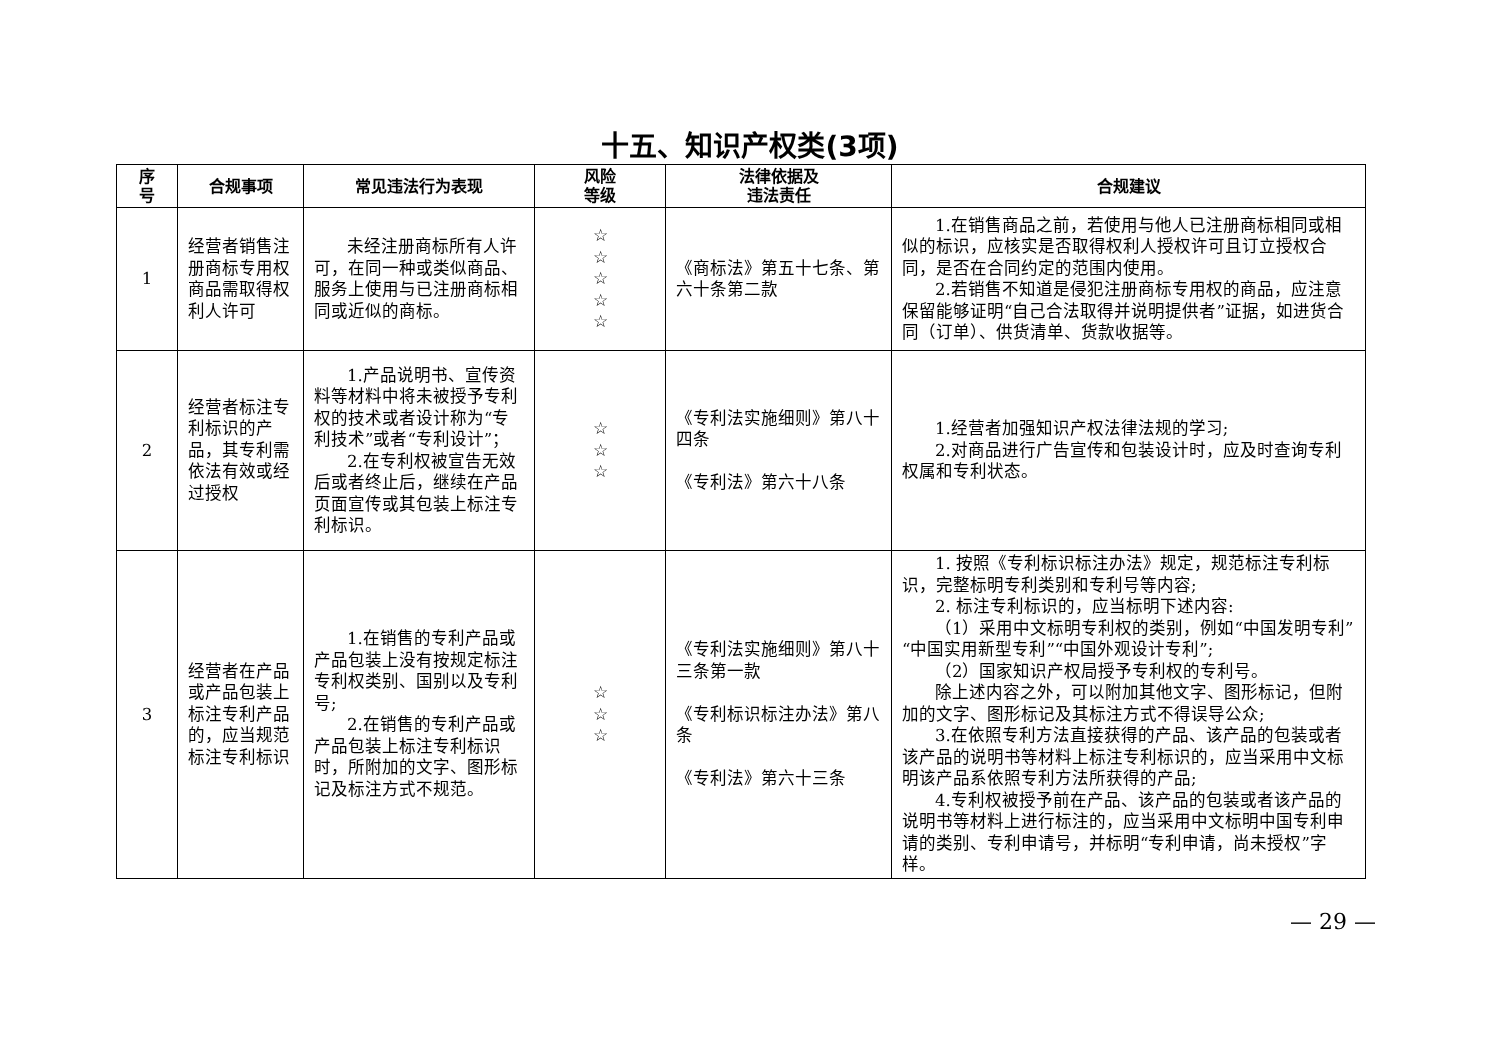十五、知识产权类(3项)
| 序 号 | 合规事项 | 常见违法行为表现 | 风险 等级 | 法律依据及 违法责任 | 合规建议 |
| --- | --- | --- | --- | --- | --- |
| 1 | 经营者销售注册商标专用权商品需取得权利人许可 | 未经注册商标所有人许可，在同一种或类似商品、服务上使用与已注册商标相同或近似的商标。 | ☆ ☆ ☆ ☆ ☆ | 《商标法》第五十七条、第六十条第二款 | 1.在销售商品之前，若使用与他人已注册商标相同或相似的标识，应核实是否取得权利人授权许可且订立授权合同，是否在合同约定的范围内使用。 2.若销售不知道是侵犯注册商标专用权的商品，应注意保留能够证明“自己合法取得并说明提供者”证据，如进货合同（订单）、供货清单、货款收据等。 |
| 2 | 经营者标注专利标识的产品，其专利需依法有效或经过授权 | 1.产品说明书、宣传资料等材料中将未被授予专利权的技术或者设计称为“专利技术”或者“专利设计”； 2.在专利权被宣告无效后或者终止后，继续在产品页面宣传或其包装上标注专利标识。 | ☆ ☆ ☆ | 《专利法实施细则》第八十四条 《专利法》第六十八条 | 1.经营者加强知识产权法律法规的学习; 2.对商品进行广告宣传和包装设计时，应及时查询专利权属和专利状态。 |
| 3 | 经营者在产品或产品包装上标注专利产品的，应当规范标注专利标识 | 1.在销售的专利产品或产品包装上没有按规定标注专利权类别、国别以及专利号; 2.在销售的专利产品或产品包装上标注专利标识时，所附加的文字、图形标记及标注方式不规范。 | ☆ ☆ ☆ | 《专利法实施细则》第八十三条第一款 《专利标识标注办法》第八条 《专利法》第六十三条 | 1. 按照《专利标识标注办法》规定，规范标注专利标识，完整标明专利类别和专利号等内容; 2. 标注专利标识的，应当标明下述内容: （1）采用中文标明专利权的类别，例如“中国发明专利”“中国实用新型专利”“中国外观设计专利”; （2）国家知识产权局授予专利权的专利号。 除上述内容之外，可以附加其他文字、图形标记，但附加的文字、图形标记及其标注方式不得误导公众; 3.在依照专利方法直接获得的产品、该产品的包装或者该产品的说明书等材料上标注专利标识的，应当采用中文标明该产品系依照专利方法所获得的产品; 4.专利权被授予前在产品、该产品的包装或者该产品的说明书等材料上进行标注的，应当采用中文标明中国专利申请的类别、专利申请号，并标明“专利申请，尚未授权”字样。 |
— 29 —